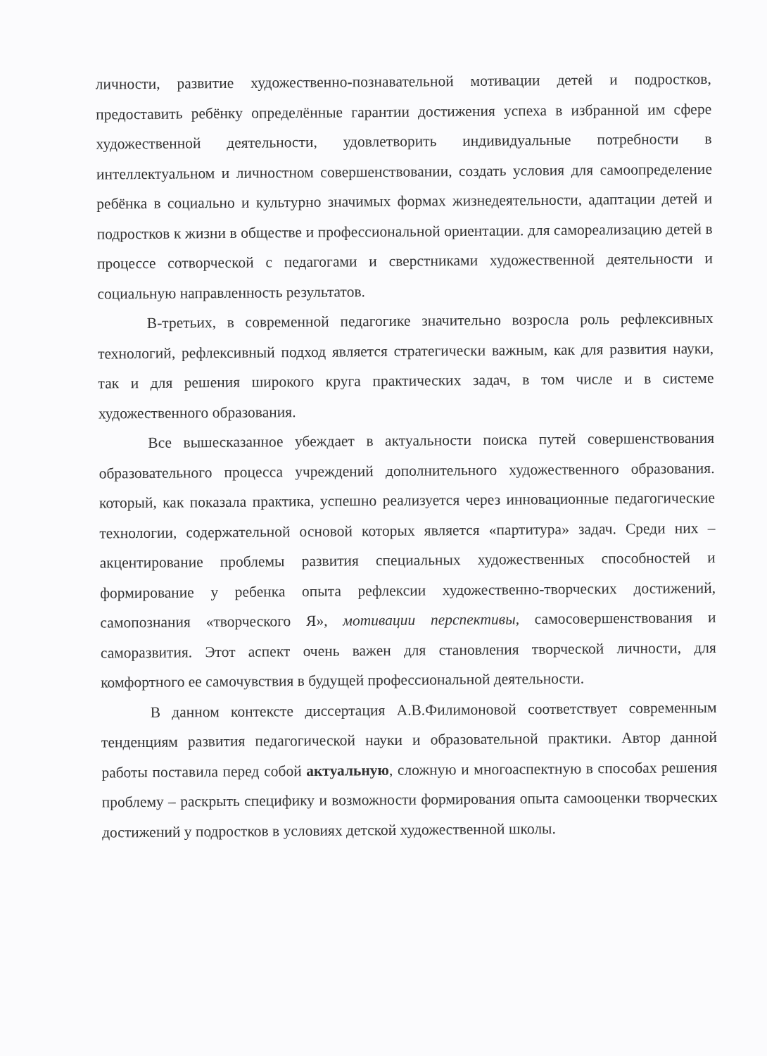личности, развитие художественно-познавательной мотивации детей и подростков, предоставить ребёнку определённые гарантии достижения успеха в избранной им сфере художественной деятельности, удовлетворить индивидуальные потребности в интеллектуальном и личностном совершенствовании, создать условия для самоопределение ребёнка в социально и культурно значимых формах жизнедеятельности, адаптации детей и подростков к жизни в обществе и профессиональной ориентации. для самореализацию детей в процессе сотворческой с педагогами и сверстниками художественной деятельности и социальную направленность результатов.
В-третьих, в современной педагогике значительно возросла роль рефлексивных технологий, рефлексивный подход является стратегически важным, как для развития науки, так и для решения широкого круга практических задач, в том числе и в системе художественного образования.
Все вышесказанное убеждает в актуальности поиска путей совершенствования образовательного процесса учреждений дополнительного художественного образования. который, как показала практика, успешно реализуется через инновационные педагогические технологии, содержательной основой которых является «партитура» задач. Среди них – акцентирование проблемы развития специальных художественных способностей и формирование у ребенка опыта рефлексии художественно-творческих достижений, самопознания «творческого Я», мотивации перспективы, самосовершенствования и саморазвития. Этот аспект очень важен для становления творческой личности, для комфортного ее самочувствия в будущей профессиональной деятельности.
В данном контексте диссертация А.В.Филимоновой соответствует современным тенденциям развития педагогической науки и образовательной практики. Автор данной работы поставила перед собой актуальную, сложную и многоаспектную в способах решения проблему – раскрыть специфику и возможности формирования опыта самооценки творческих достижений у подростков в условиях детской художественной школы.